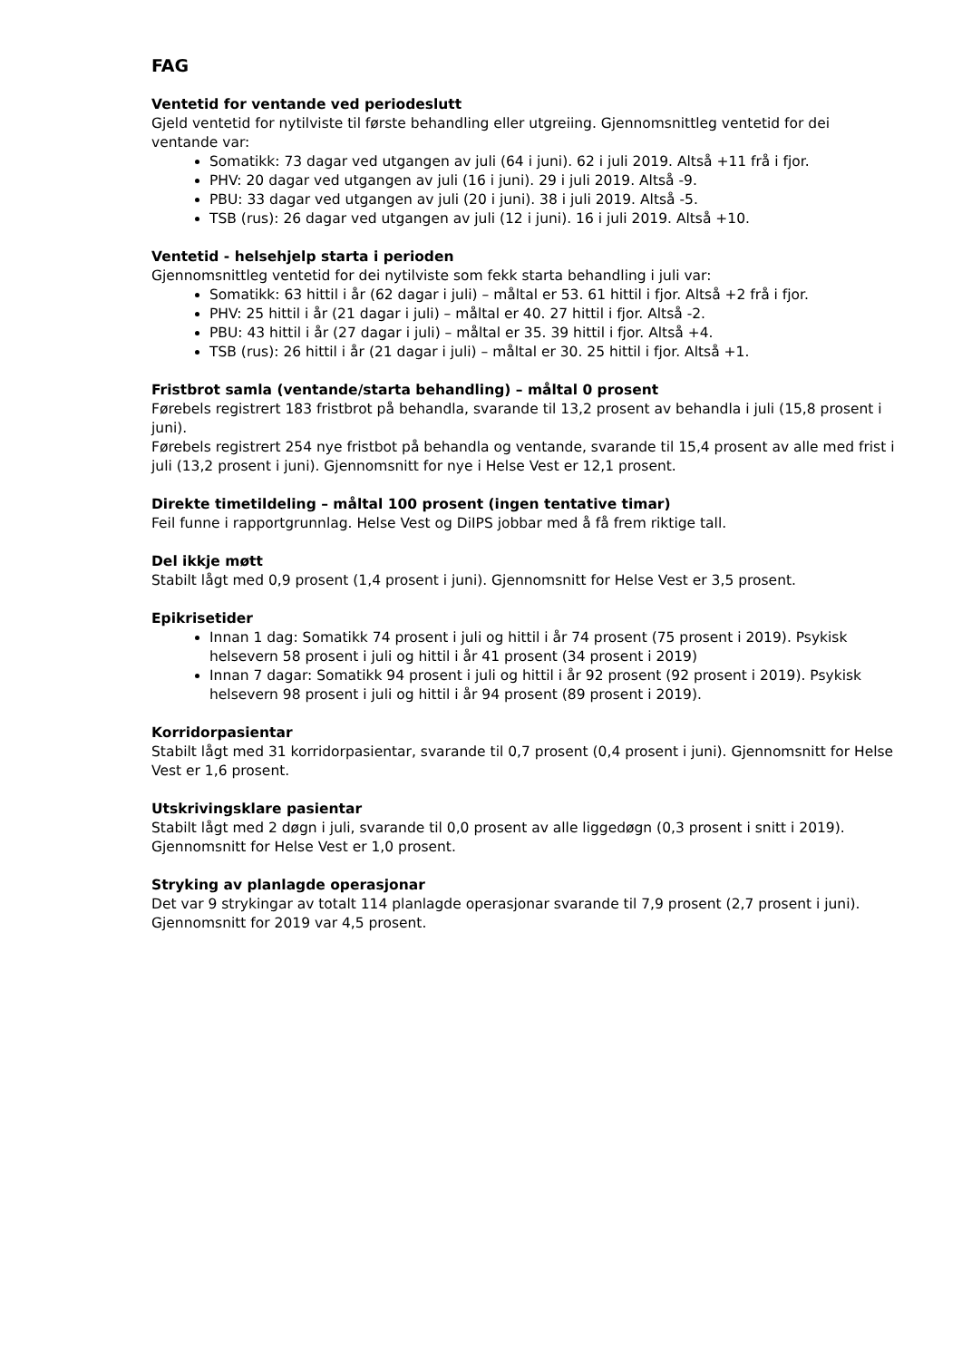FAG
Ventetid for ventande ved periodeslutt
Gjeld ventetid for nytilviste til første behandling eller utgreiing. Gjennomsnittleg ventetid for dei ventande var:
Somatikk: 73 dagar ved utgangen av juli (64 i juni). 62 i juli 2019. Altså +11 frå i fjor.
PHV: 20 dagar ved utgangen av juli (16 i juni). 29 i juli 2019. Altså -9.
PBU: 33 dagar ved utgangen av juli (20 i juni). 38 i juli 2019. Altså -5.
TSB (rus): 26 dagar ved utgangen av juli (12 i juni). 16 i juli 2019. Altså +10.
Ventetid - helsehjelp starta i perioden
Gjennomsnittleg ventetid for dei nytilviste som fekk starta behandling i juli var:
Somatikk: 63 hittil i år (62 dagar i juli) – måltal er 53. 61 hittil i fjor. Altså +2 frå i fjor.
PHV: 25 hittil i år (21 dagar i juli) – måltal er 40. 27 hittil i fjor. Altså -2.
PBU: 43 hittil i år (27 dagar i juli) – måltal er 35. 39 hittil i fjor. Altså +4.
TSB (rus): 26 hittil i år (21 dagar i juli) – måltal er 30. 25 hittil i fjor. Altså +1.
Fristbrot samla (ventande/starta behandling) – måltal 0 prosent
Førebels registrert 183 fristbrot på behandla, svarande til 13,2 prosent av behandla i juli (15,8 prosent i juni).
Førebels registrert 254 nye fristbot på behandla og ventande, svarande til 15,4 prosent av alle med frist i juli (13,2 prosent i juni). Gjennomsnitt for nye i Helse Vest er 12,1 prosent.
Direkte timetildeling – måltal 100 prosent (ingen tentative timar)
Feil funne i rapportgrunnlag. Helse Vest og DiIPS jobbar med å få frem riktige tall.
Del ikkje møtt
Stabilt lågt med 0,9 prosent (1,4 prosent i juni). Gjennomsnitt for Helse Vest er 3,5 prosent.
Epikrisetider
Innan 1 dag: Somatikk 74 prosent i juli og hittil i år 74 prosent (75 prosent i 2019). Psykisk helsevern 58 prosent i juli og hittil i år 41 prosent (34 prosent i 2019)
Innan 7 dagar: Somatikk 94 prosent i juli og hittil i år 92 prosent (92 prosent i 2019). Psykisk helsevern 98 prosent i juli og hittil i år 94 prosent (89 prosent i 2019).
Korridorpasientar
Stabilt lågt med 31 korridorpasientar, svarande til 0,7 prosent (0,4 prosent i juni). Gjennomsnitt for Helse Vest er 1,6 prosent.
Utskrivingsklare pasientar
Stabilt lågt med 2 døgn i juli, svarande til 0,0 prosent av alle liggedøgn (0,3 prosent i snitt i 2019). Gjennomsnitt for Helse Vest er 1,0 prosent.
Stryking av planlagde operasjonar
Det var 9 strykingar av totalt 114 planlagde operasjonar svarande til 7,9 prosent (2,7 prosent i juni). Gjennomsnitt for 2019 var 4,5 prosent.